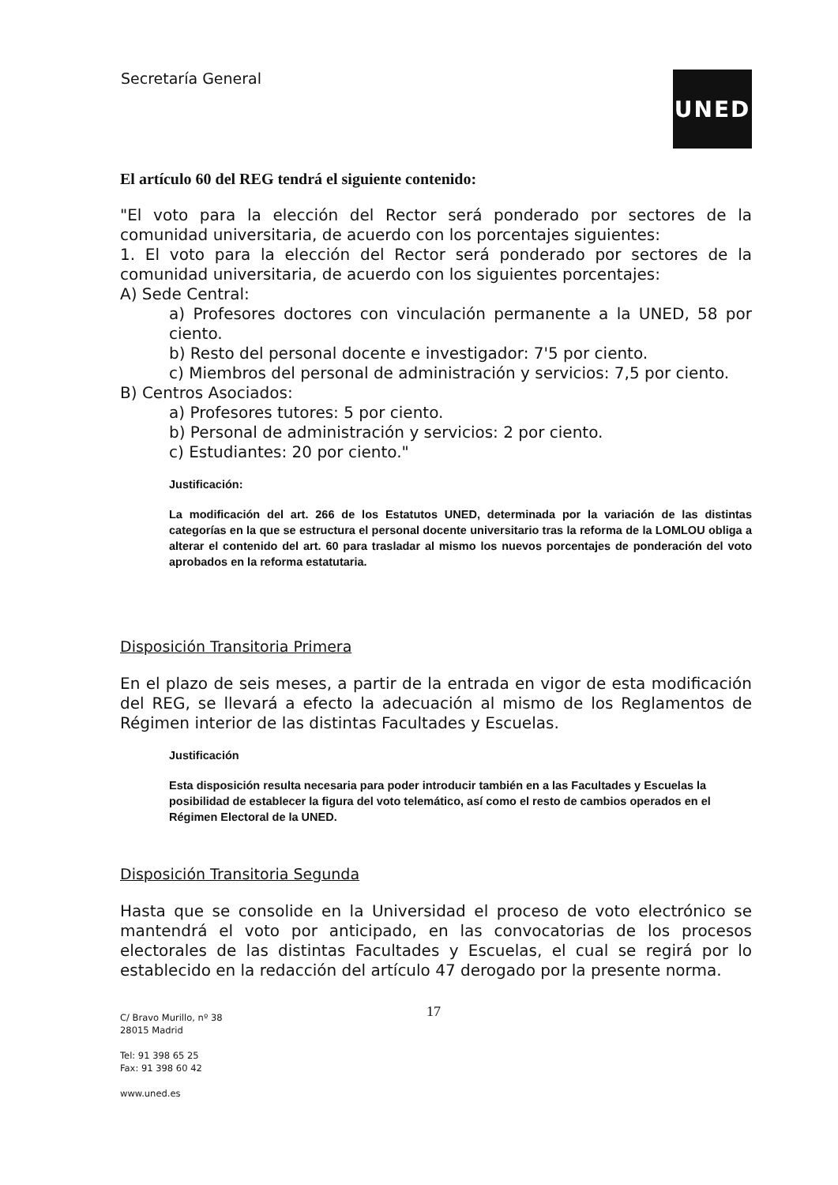Secretaría General UNED
El artículo 60 del REG tendrá el siguiente contenido:
"El voto para la elección del Rector será ponderado por sectores de la comunidad universitaria, de acuerdo con los porcentajes siguientes:
1. El voto para la elección del Rector será ponderado por sectores de la comunidad universitaria, de acuerdo con los siguientes porcentajes:
A) Sede Central:
a) Profesores doctores con vinculación permanente a la UNED, 58 por ciento.
b) Resto del personal docente e investigador: 7'5 por ciento.
c) Miembros del personal de administración y servicios: 7,5 por ciento.
B) Centros Asociados:
a) Profesores tutores: 5 por ciento.
b) Personal de administración y servicios: 2 por ciento.
c) Estudiantes: 20 por ciento."
Justificación:
La modificación del art. 266 de los Estatutos UNED, determinada por la variación de las distintas categorías en la que se estructura el personal docente universitario tras la reforma de la LOMLOU obliga a alterar el contenido del art. 60 para trasladar al mismo los nuevos porcentajes de ponderación del voto aprobados en la reforma estatutaria.
Disposición Transitoria Primera
En el plazo de seis meses, a partir de la entrada en vigor de esta modificación del REG, se llevará a efecto la adecuación al mismo de los Reglamentos de Régimen interior de las distintas Facultades y Escuelas.
Justificación
Esta disposición resulta necesaria para poder introducir también en a las Facultades y Escuelas la posibilidad de establecer la figura del voto telemático, así como el resto de cambios operados en el Régimen Electoral de la UNED.
Disposición Transitoria Segunda
Hasta que se consolide en la Universidad el proceso de voto electrónico se mantendrá el voto por anticipado, en las convocatorias de los procesos electorales de las distintas Facultades y Escuelas, el cual se regirá por lo establecido en la redacción del artículo 47 derogado por la presente norma.
17
C/ Bravo Murillo, nº 38
28015 Madrid
Tel: 91 398 65 25
Fax: 91 398 60 42
www.uned.es